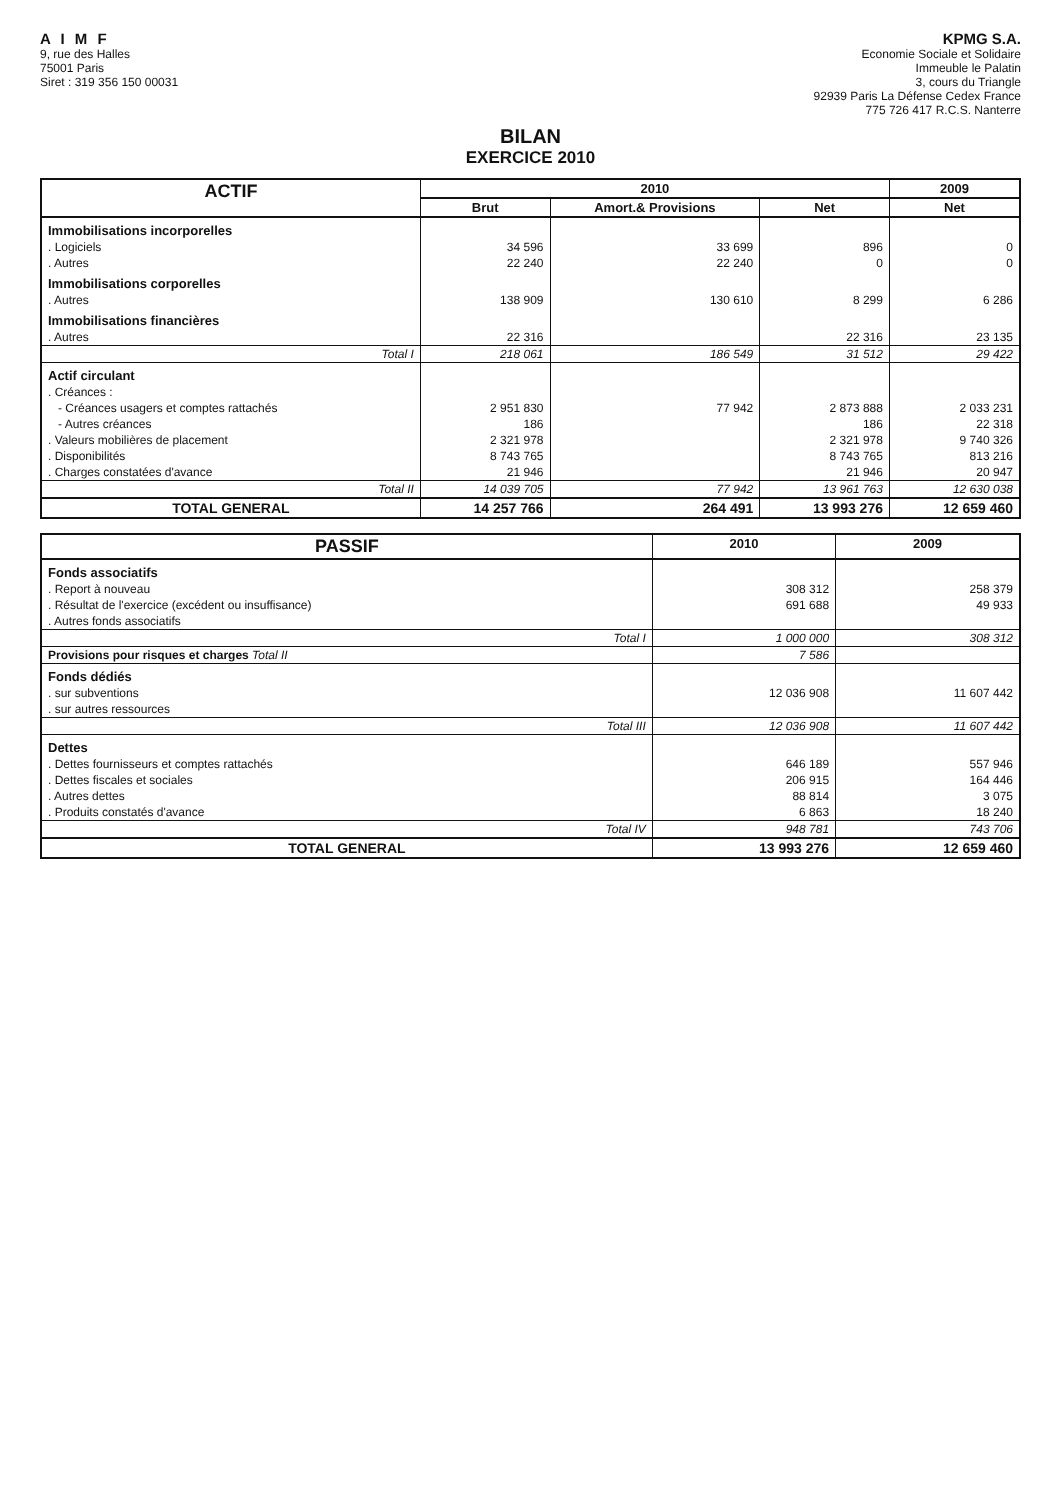A I M F
9, rue des Halles
75001 Paris
Siret : 319 356 150 00031
KPMG S.A.
Economie Sociale et Solidaire
Immeuble le Palatin
3, cours du Triangle
92939 Paris La Défense Cedex France
775 726 417 R.C.S. Nanterre
BILAN
EXERCICE 2010
| ACTIF | 2010 | | | 2009 |
| --- | --- | --- | --- | --- |
| | Brut | Amort.& Provisions | Net | Net |
| Immobilisations incorporelles | | | | |
| . Logiciels | 34 596 | 33 699 | 896 | 0 |
| . Autres | 22 240 | 22 240 | 0 | 0 |
| Immobilisations corporelles | | | | |
| . Autres | 138 909 | 130 610 | 8 299 | 6 286 |
| Immobilisations financières | | | | |
| . Autres | 22 316 | | 22 316 | 23 135 |
| Total I | 218 061 | 186 549 | 31 512 | 29 422 |
| Actif circulant | | | | |
| . Créances : | | | | |
| - Créances usagers et comptes rattachés | 2 951 830 | 77 942 | 2 873 888 | 2 033 231 |
| - Autres créances | 186 | | 186 | 22 318 |
| . Valeurs mobilières de placement | 2 321 978 | | 2 321 978 | 9 740 326 |
| . Disponibilités | 8 743 765 | | 8 743 765 | 813 216 |
| . Charges constatées d'avance | 21 946 | | 21 946 | 20 947 |
| Total II | 14 039 705 | 77 942 | 13 961 763 | 12 630 038 |
| TOTAL GENERAL | 14 257 766 | 264 491 | 13 993 276 | 12 659 460 |
| PASSIF | 2010 | 2009 |
| --- | --- | --- |
| Fonds associatifs | | |
| . Report à nouveau | 308 312 | 258 379 |
| . Résultat de l'exercice (excédent ou insuffisance) | 691 688 | 49 933 |
| . Autres fonds associatifs | | |
| Total I | 1 000 000 | 308 312 |
| Provisions pour risques et charges Total II | 7 586 | |
| Fonds dédiés | | |
| . sur subventions | 12 036 908 | 11 607 442 |
| . sur autres ressources | | |
| Total III | 12 036 908 | 11 607 442 |
| Dettes | | |
| . Dettes fournisseurs et comptes rattachés | 646 189 | 557 946 |
| . Dettes fiscales et sociales | 206 915 | 164 446 |
| . Autres dettes | 88 814 | 3 075 |
| . Produits constatés d'avance | 6 863 | 18 240 |
| Total IV | 948 781 | 743 706 |
| TOTAL GENERAL | 13 993 276 | 12 659 460 |